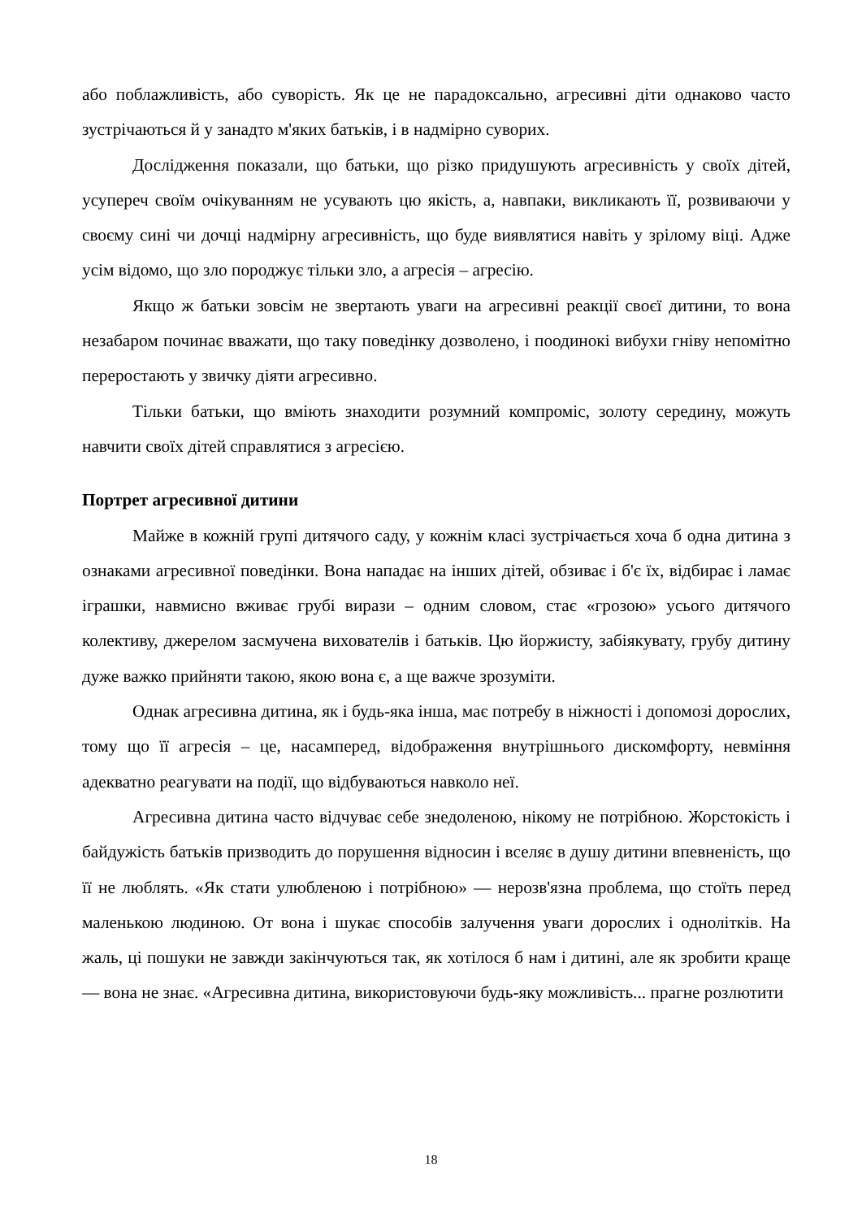або поблажливість, або суворість. Як це не парадоксально, агресивні діти однаково часто зустрічаються й у занадто м'яких батьків, і в надмірно суворих.
Дослідження показали, що батьки, що різко придушують агресивність у своїх дітей, усупереч своїм очікуванням не усувають цю якість, а, навпаки, викликають її, розвиваючи у своєму сині чи дочці надмірну агресивність, що буде виявлятися навіть у зрілому віці. Адже усім відомо, що зло породжує тільки зло, а агресія – агресію.
Якщо ж батьки зовсім не звертають уваги на агресивні реакції своєї дитини, то вона незабаром починає вважати, що таку поведінку дозволено, і поодинокі вибухи гніву непомітно переростають у звичку діяти агресивно.
Тільки батьки, що вміють знаходити розумний компроміс, золоту середину, можуть навчити своїх дітей справлятися з агресією.
Портрет агресивної дитини
Майже в кожній групі дитячого саду, у кожнім класі зустрічається хоча б одна дитина з ознаками агресивної поведінки. Вона нападає на інших дітей, обзиває і б'є їх, відбирає і ламає іграшки, навмисно вживає грубі вирази – одним словом, стає «грозою» усього дитячого колективу, джерелом засмучена вихователів і батьків. Цю йоржисту, забіякувату, грубу дитину дуже важко прийняти такою, якою вона є, а ще важче зрозуміти.
Однак агресивна дитина, як і будь-яка інша, має потребу в ніжності і допомозі дорослих, тому що її агресія – це, насамперед, відображення внутрішнього дискомфорту, невміння адекватно реагувати на події, що відбуваються навколо неї.
Агресивна дитина часто відчуває себе знедоленою, нікому не потрібною. Жорстокість і байдужість батьків призводить до порушення відносин і вселяє в душу дитини впевненість, що її не люблять. «Як стати улюбленою і потрібною» — нерозв'язна проблема, що стоїть перед маленькою людиною. От вона і шукає способів залучення уваги дорослих і однолітків. На жаль, ці пошуки не завжди закінчуються так, як хотілося б нам і дитині, але як зробити краще — вона не знає. «Агресивна дитина, використовуючи будь-яку можливість... прагне розлютити
18